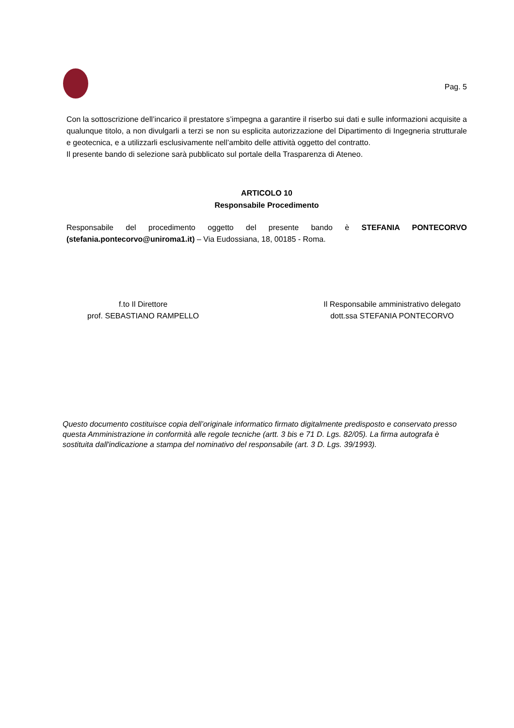Pag. 5
Con la sottoscrizione dell’incarico il prestatore s’impegna a garantire il riserbo sui dati e sulle informazioni acquisite a qualunque titolo, a non divulgarli a terzi se non su esplicita autorizzazione del Dipartimento di Ingegneria strutturale e geotecnica, e a utilizzarli esclusivamente nell’ambito delle attività oggetto del contratto.
Il presente bando di selezione sarà pubblicato sul portale della Trasparenza di Ateneo.
ARTICOLO 10
Responsabile Procedimento
Responsabile del procedimento oggetto del presente bando è STEFANIA PONTECORVO (stefania.pontecorvo@uniroma1.it) – Via Eudossiana, 18, 00185 - Roma.
f.to Il Direttore
prof. SEBASTIANO RAMPELLO
Il Responsabile amministrativo delegato
dott.ssa STEFANIA PONTECORVO
Questo documento costituisce copia dell’originale informatico firmato digitalmente predisposto e conservato presso questa Amministrazione in conformità alle regole tecniche (artt. 3 bis e 71 D. Lgs. 82/05). La firma autografa è sostituita dall'indicazione a stampa del nominativo del responsabile (art. 3 D. Lgs. 39/1993).